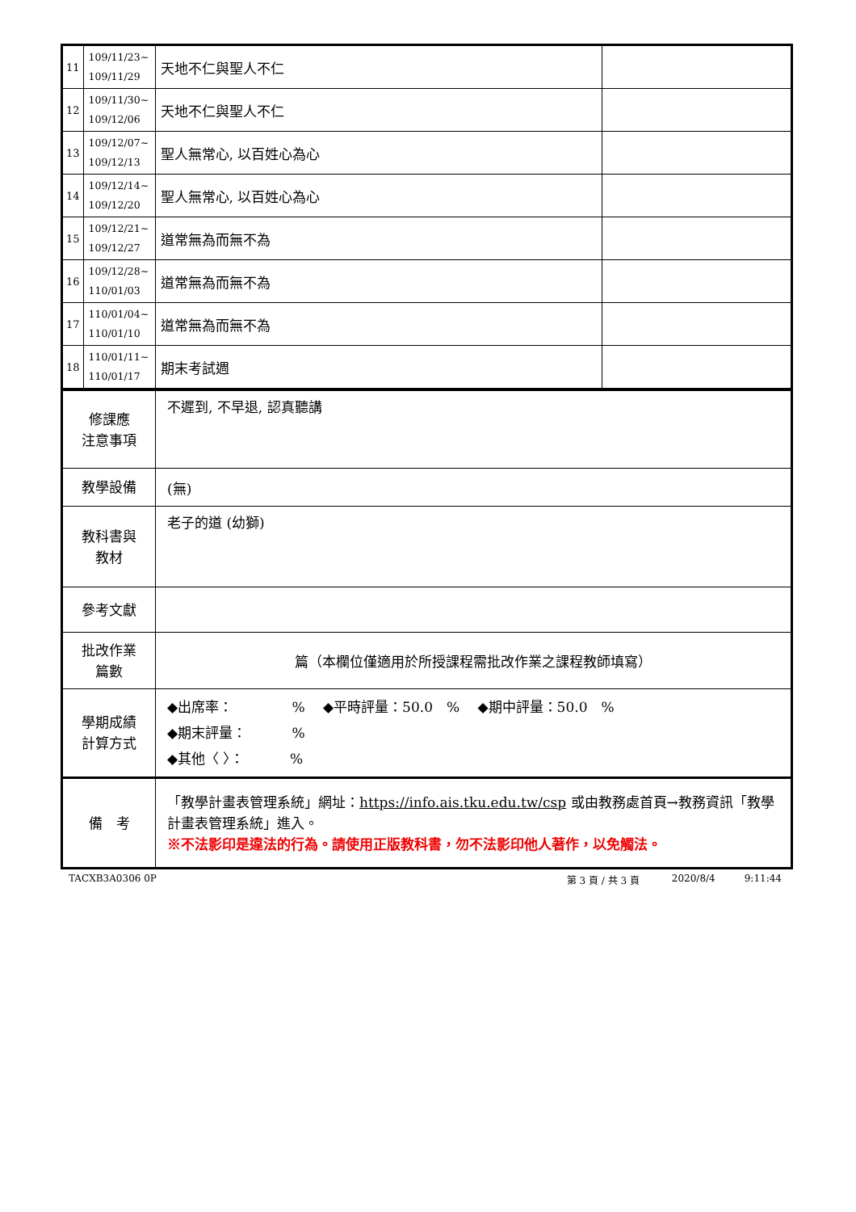| 11 | 109/11/23~ 109/11/29 | 天地不仁與聖人不仁 | |
| 12 | 109/11/30~ 109/12/06 | 天地不仁與聖人不仁 | |
| 13 | 109/12/07~ 109/12/13 | 聖人無常心, 以百姓心為心 | |
| 14 | 109/12/14~ 109/12/20 | 聖人無常心, 以百姓心為心 | |
| 15 | 109/12/21~ 109/12/27 | 道常無為而無不為 | |
| 16 | 109/12/28~ 110/01/03 | 道常無為而無不為 | |
| 17 | 110/01/04~ 110/01/10 | 道常無為而無不為 | |
| 18 | 110/01/11~ 110/01/17 | 期末考試週 | |
| 修課應 注意事項 | 不遲到, 不早退, 認真聽講 |
| 教學設備 | (無) |
| 教科書與 教材 | 老子的道 (幼獅) |
| 參考文獻 | |
| 批改作業 篇數 | 篇（本欄位僅適用於所授課程需批改作業之課程教師填寫） |
| 學期成績 計算方式 | ◆出席率： % ◆平時評量：50.0 % ◆期中評量：50.0 % ◆期末評量： % ◆其他〈 〉： % |
| 備 考 | 「教學計畫表管理系統」網址： https://info.ais.tku.edu.tw/csp 或由教務處首頁→教務資訊「教學計畫表管理系統」進入。 ※不法影印是違法的行為。請使用正版教科書，勿不法影印他人著作，以免觸法。 |
TACXB3A0306 0P 第 3 頁 / 共 3 頁 2020/8/4 9:11:44